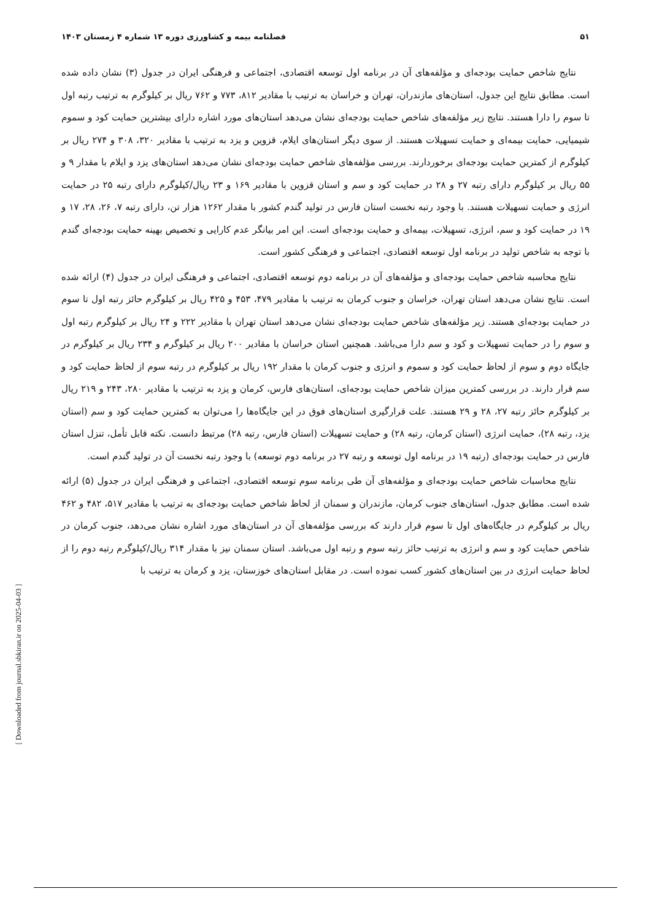۵۱ فصلنامه بیمه و کشاورزی دوره ۱۳ شماره ۴ زمستان ۱۴۰۳
نتایج شاخص حمایت بودجه‌ای و مؤلفه‌های آن در برنامه اول توسعه اقتصادی، اجتماعی و فرهنگی ایران در جدول (۳) نشان داده شده است. مطابق نتایج این جدول، استان‌های مازندران، تهران و خراسان به ترتیب با مقادیر ۸۱۲، ۷۷۳ و ۷۶۲ ریال بر کیلوگرم به ترتیب رتبه اول تا سوم را دارا هستند. نتایج زیر مؤلفه‌های شاخص حمایت بودجه‌ای نشان می‌دهد استان‌های مورد اشاره دارای بیشترین حمایت کود و سموم شیمیایی، حمایت بیمه‌ای و حمایت تسهیلات هستند. از سوی دیگر استان‌های ایلام، قزوین و یزد به ترتیب با مقادیر ۳۲۰، ۳۰۸ و ۲۷۴ ریال بر کیلوگرم از کمترین حمایت بودجه‌ای برخوردارند. بررسی مؤلفه‌های شاخص حمایت بودجه‌ای نشان می‌دهد استان‌های یزد و ایلام با مقدار ۹ و ۵۵ ریال بر کیلوگرم دارای رتبه ۲۷ و ۲۸ در حمایت کود و سم و استان قزوین با مقادیر ۱۶۹ و ۲۳ ریال/کیلوگرم دارای رتبه ۲۵ در حمایت انرژی و حمایت تسهیلات هستند. با وجود رتبه نخست استان فارس در تولید گندم کشور با مقدار ۱۲۶۲ هزار تن، دارای رتبه ۷، ۲۶، ۲۸، ۱۷ و ۱۹ در حمایت کود و سم، انرژی، تسهیلات، بیمه‌ای و حمایت بودجه‌ای است. این امر بیانگر عدم کارایی و تخصیص بهینه حمایت بودجه‌ای گندم با توجه به شاخص تولید در برنامه اول توسعه اقتصادی، اجتماعی و فرهنگی کشور است.
نتایج محاسبه شاخص حمایت بودجه‌ای و مؤلفه‌های آن در برنامه دوم توسعه اقتصادی، اجتماعی و فرهنگی ایران در جدول (۴) ارائه شده است. نتایج نشان می‌دهد استان تهران، خراسان و جنوب کرمان به ترتیب با مقادیر ۴۷۹، ۴۵۳ و ۴۲۵ ریال بر کیلوگرم حائز رتبه اول تا سوم در حمایت بودجه‌ای هستند. زیر مؤلفه‌های شاخص حمایت بودجه‌ای نشان می‌دهد استان تهران با مقادیر ۲۲۲ و ۲۴ ریال بر کیلوگرم رتبه اول و سوم را در حمایت تسهیلات و کود و سم دارا می‌باشد. همچنین استان خراسان با مقادیر ۲۰۰ ریال بر کیلوگرم و ۲۳۴ ریال بر کیلوگرم در جایگاه دوم و سوم از لحاظ حمایت کود و سموم و انرژی و جنوب کرمان با مقدار ۱۹۲ ریال بر کیلوگرم در رتبه سوم از لحاظ حمایت کود و سم قرار دارند. در بررسی کمترین میزان شاخص حمایت بودجه‌ای، استان‌های فارس، کرمان و یزد به ترتیب با مقادیر ۲۸۰، ۲۴۳ و ۲۱۹ ریال بر کیلوگرم حائز رتبه ۲۷، ۲۸ و ۲۹ هستند. علت قرارگیری استان‌های فوق در این جایگاه‌ها را می‌توان به کمترین حمایت کود و سم (استان یزد، رتبه ۲۸)، حمایت انرژی (استان کرمان، رتبه ۲۸) و حمایت تسهیلات (استان فارس، رتبه ۲۸) مرتبط دانست. نکته قابل تأمل، تنزل استان فارس در حمایت بودجه‌ای (رتبه ۱۹ در برنامه اول توسعه و رتبه ۲۷ در برنامه دوم توسعه) با وجود رتبه نخست آن در تولید گندم است.
نتایج محاسبات شاخص حمایت بودجه‌ای و مؤلفه‌های آن طی برنامه سوم توسعه اقتصادی، اجتماعی و فرهنگی ایران در جدول (۵) ارائه شده است. مطابق جدول، استان‌های جنوب کرمان، مازندران و سمنان از لحاظ شاخص حمایت بودجه‌ای به ترتیب با مقادیر ۵۱۷، ۴۸۲ و ۴۶۲ ریال بر کیلوگرم در جایگاه‌های اول تا سوم قرار دارند که بررسی مؤلفه‌های آن در استان‌های مورد اشاره نشان می‌دهد، جنوب کرمان در شاخص حمایت کود و سم و انرژی به ترتیب حائز رتبه سوم و رتبه اول می‌باشد. استان سمنان نیز با مقدار ۳۱۴ ریال/کیلوگرم رتبه دوم را از لحاظ حمایت انرژی در بین استان‌های کشور کسب نموده است. در مقابل استان‌های خوزستان، یزد و کرمان به ترتیب با
[ Downloaded from journal.sbkiran.ir on 2025-04-03 ]